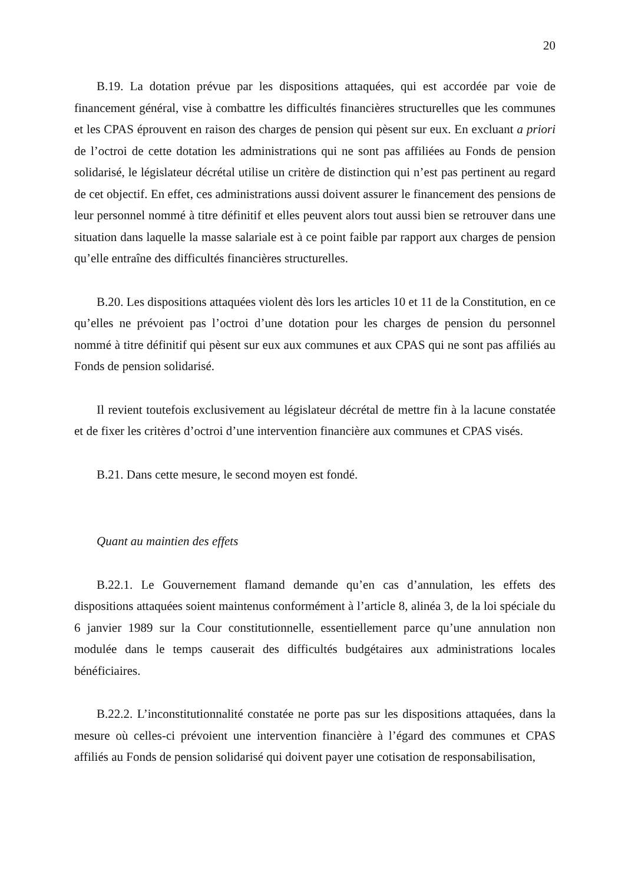20
B.19. La dotation prévue par les dispositions attaquées, qui est accordée par voie de financement général, vise à combattre les difficultés financières structurelles que les communes et les CPAS éprouvent en raison des charges de pension qui pèsent sur eux. En excluant a priori de l’octroi de cette dotation les administrations qui ne sont pas affiliées au Fonds de pension solidarisé, le législateur décrétal utilise un critère de distinction qui n’est pas pertinent au regard de cet objectif. En effet, ces administrations aussi doivent assurer le financement des pensions de leur personnel nommé à titre définitif et elles peuvent alors tout aussi bien se retrouver dans une situation dans laquelle la masse salariale est à ce point faible par rapport aux charges de pension qu’elle entraîne des difficultés financières structurelles.
B.20. Les dispositions attaquées violent dès lors les articles 10 et 11 de la Constitution, en ce qu’elles ne prévoient pas l’octroi d’une dotation pour les charges de pension du personnel nommé à titre définitif qui pèsent sur eux aux communes et aux CPAS qui ne sont pas affiliés au Fonds de pension solidarisé.
Il revient toutefois exclusivement au législateur décrétal de mettre fin à la lacune constatée et de fixer les critères d’octroi d’une intervention financière aux communes et CPAS visés.
B.21. Dans cette mesure, le second moyen est fondé.
Quant au maintien des effets
B.22.1. Le Gouvernement flamand demande qu’en cas d’annulation, les effets des dispositions attaquées soient maintenus conformément à l’article 8, alinéa 3, de la loi spéciale du 6 janvier 1989 sur la Cour constitutionnelle, essentiellement parce qu’une annulation non modulée dans le temps causerait des difficultés budgétaires aux administrations locales bénéficiaires.
B.22.2. L’inconstitutionnalité constatée ne porte pas sur les dispositions attaquées, dans la mesure où celles-ci prévoient une intervention financière à l’égard des communes et CPAS affiliés au Fonds de pension solidarisé qui doivent payer une cotisation de responsabilisation,